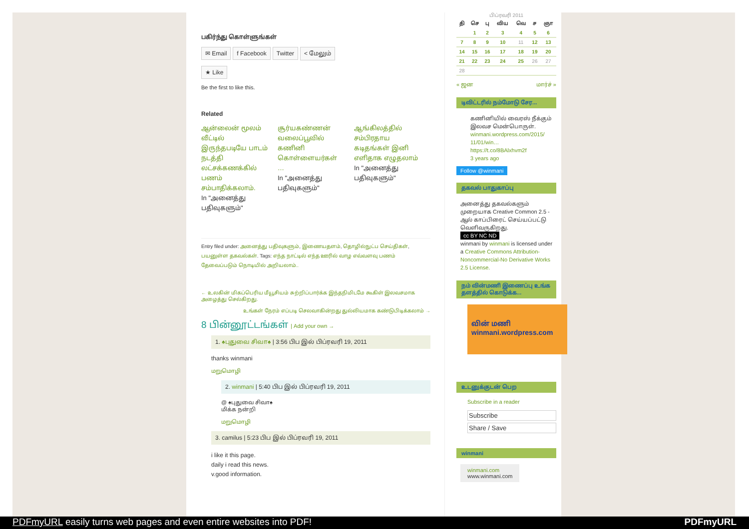பகிர்ந்து கொள்ளுங்கள்
✉ Email f Facebook Twitter < மேலும்
★ Like
Be the first to like this.
Related
ஆன்லைன் மூலம் வீட்டில் இருந்தபடியே பாடம் நடத்தி லட்சக்கணக்கில் பணம் சம்பாதிக்கலாம்.
In "அனைத்து பதிவுகளும்"
சூர்யகண்ணன் வலைப்பூவில் கணினி கொள்ளையர்கள் …
In "அனைத்து பதிவுகளும்"
ஆங்கிலத்தில் சம்பிரதாய கடிதங்கள் இனி எளிதாக எழுதலாம்
In "அனைத்து பதிவுகளும்"
Entry filed under: அனைத்து பதிவுகளும், இணையதளம், தொழில்நுட்ப செய்திகள், பயனுள்ள தகவல்கள். Tags: எந்த நாட்டில் எந்த ஊரில் வாழ எவ்வளவு பணம் தேவைப்படும் நொடியில் அறியலாம்..
← உலகின் மிகப்பெரிய மீயூசியம் சுற்றிப்பார்க்க இந்தநிமிடமே கூகிள் இலவசமாக அழைத்து செல்கிறது.
உங்கள் நேரம் எப்படி செலவாகின்றது துல்லியமாக கண்டுபிடிக்கலாம் →
8 பின்னூட்டங்கள் | Add your own →
1. ♠புதுவை சிவா♠ | 3:56 பிப இல் பிப்ரவரி 19, 2011
thanks winmani
மறுமொழி
2. winmani | 5:40 பிப இல் பிப்ரவரி 19, 2011
@ ♠புதுவை சிவா♠
மிக்க நன்றி
மறுமொழி
3. camilus | 5:23 பிப இல் பிப்ரவரி 19, 2011
i like it this page.
daily i read this news.
v.good information.
பிப்ரவரி 2011
| தி | செ | பு | விய | வெ | ச | ஞா |
| --- | --- | --- | --- | --- | --- | --- |
| | 1 | 2 | 3 | 4 | 5 | 6 |
| 7 | 8 | 9 | 10 | 11 | 12 | 13 |
| 14 | 15 | 16 | 17 | 18 | 19 | 20 |
| 21 | 22 | 23 | 24 | 25 | 26 | 27 |
| 28 | | | | | | |
« ஜன மார்ச் »
டிவிட்டரில் நம்மோடு சேர...
கணினியில் வைரஸ் நீக்கும் இலவச மென்பொருள். winmani.wordpress.com/2015/ 11/01/win… https://t.co/8BAlxhvm2f
3 years ago
Follow @winmani
தகவல் பாதுகாப்பு
அனைத்து தகவல்களும் முறையாக Creative Common 2.5 - ஆல் காப்பிரைட் செய்யப்பட்டு வெளிவருகிறது.
cc BY NC ND
winmani by winmani is licensed under a Creative Commons Attribution-Noncommercial-No Derivative Works 2.5 License.
நம் வின்மணி இணைப்பு உங்க தளத்தில் கொடுக்க...
வின் மணி
winmani.wordpress.com
உடனுக்குடன் பெற
Subscribe in a reader
Subscribe
Share / Save
winmani
winmani.com
www.winmani.com
PDFmyURL easily turns web pages and even entire websites into PDF! PDFmyURL